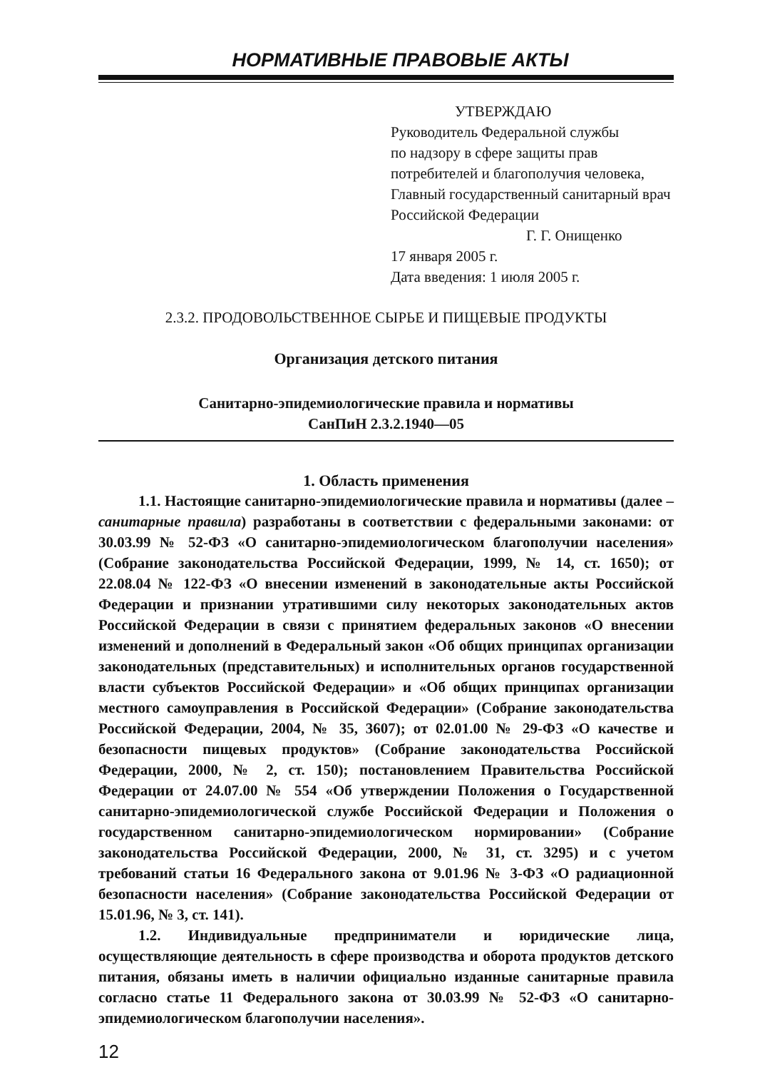НОРМАТИВНЫЕ ПРАВОВЫЕ АКТЫ
УТВЕРЖДАЮ
Руководитель Федеральной службы
по надзору в сфере защиты прав
потребителей и благополучия человека,
Главный государственный санитарный врач
Российской Федерации
Г. Г. Онищенко
17 января 2005 г.
Дата введения: 1 июля 2005 г.
2.3.2. ПРОДОВОЛЬСТВЕННОЕ СЫРЬЕ И ПИЩЕВЫЕ ПРОДУКТЫ
Организация детского питания
Санитарно-эпидемиологические правила и нормативы
СанПиН 2.3.2.1940—05
1. Область применения
1.1. Настоящие санитарно-эпидемиологические правила и нормативы (далее – санитарные правила) разработаны в соответствии с федеральными законами: от 30.03.99 № 52-ФЗ «О санитарно-эпидемиологическом благополучии населения» (Собрание законодательства Российской Федерации, 1999, № 14, ст. 1650); от 22.08.04 № 122-ФЗ «О внесении изменений в законодательные акты Российской Федерации и признании утратившими силу некоторых законодательных актов Российской Федерации в связи с принятием федеральных законов «О внесении изменений и дополнений в Федеральный закон «Об общих принципах организации законодательных (представительных) и исполнительных органов государственной власти субъектов Российской Федерации» и «Об общих принципах организации местного самоуправления в Российской Федерации» (Собрание законодательства Российской Федерации, 2004, № 35, 3607); от 02.01.00 № 29-ФЗ «О качестве и безопасности пищевых продуктов» (Собрание законодательства Российской Федерации, 2000, № 2, ст. 150); постановлением Правительства Российской Федерации от 24.07.00 № 554 «Об утверждении Положения о Государственной санитарно-эпидемиологической службе Российской Федерации и Положения о государственном санитарно-эпидемиологическом нормировании» (Собрание законодательства Российской Федерации, 2000, № 31, ст. 3295) и с учетом требований статьи 16 Федерального закона от 9.01.96 № 3-ФЗ «О радиационной безопасности населения» (Собрание законодательства Российской Федерации от 15.01.96, № 3, ст. 141).
1.2. Индивидуальные предприниматели и юридические лица, осуществляющие деятельность в сфере производства и оборота продуктов детского питания, обязаны иметь в наличии официально изданные санитарные правила согласно статье 11 Федерального закона от 30.03.99 № 52-ФЗ «О санитарно-эпидемиологическом благополучии населения».
12